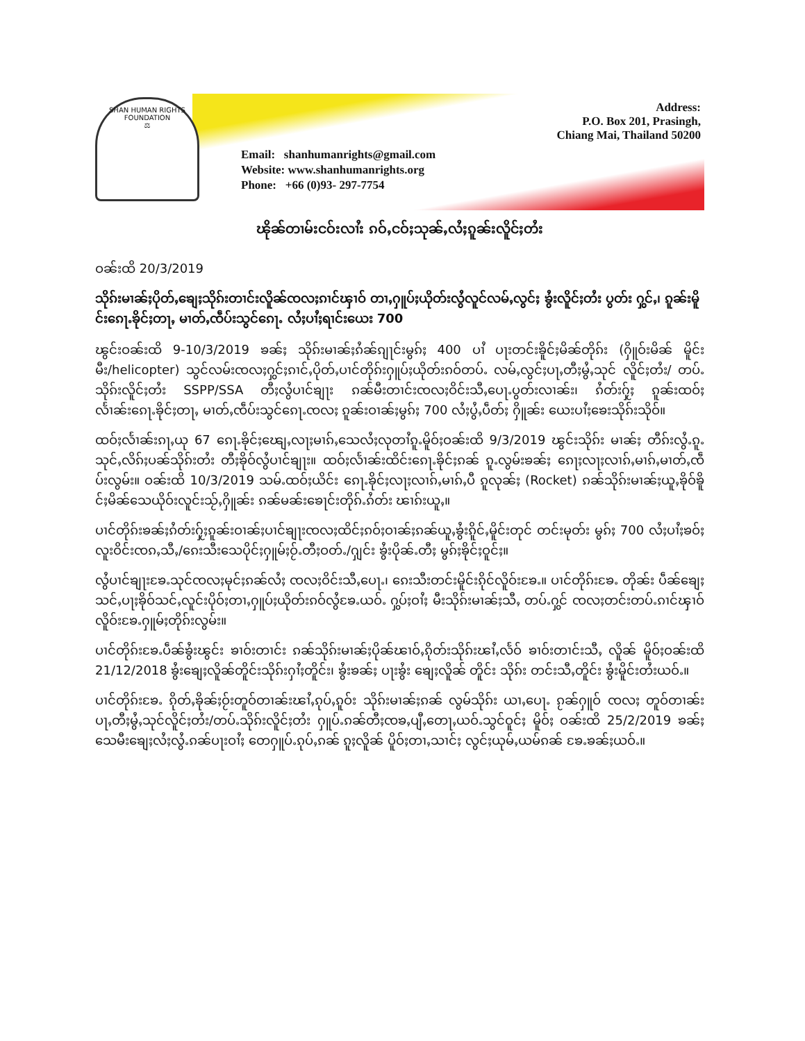SHAN HUMAN RIGHTS FOUNDATION
⚖
Address:
P.O. Box 201, Prasingh,
Chiang Mai, Thailand 50200
Email: shanhumanrights@gmail.com
Website: www.shanhumanrights.org
Phone: +66 (0)93- 297-7754
ၽိုၼ်တၢမ်းငဝ်းလၢႆး ၵဝ်ႇငဝ်ႈသုၼ်ႇလႆႈၵူၼ်းလိူင်ႈတႆး
ဝၼ်းထိ 20/3/2019
သိုၵ်းမၢၼ်ႈပိုတ်ႇၶျေႈသိုၵ်းတၢင်းလိူၼ်ၸလႈၵၢင်ၾၢဝ် တၢႇႁူပ်ႈယိုတ်းလွႆလူင်လမ်ႇလွင်ႈ ၶွႆးလိူင်ႈတႆး ပွတ်း ႁွင်ႇ၊ ၵူၼ်းမိူင်းၵေႃႉၶိုင်ႈတႃႇ မၢတ်ႇၸဵပ်းသွင်ၵေႃႉ လႆႈပၢႆႈရၢင်းယေး 700
ၽွင်းဝၼ်းထိ 9-10/3/2019 ၶၼ်ႈ သိုၵ်းမၢၼ်ႈၵႆၼ်ၵျႃင်းမွၵ်ႈ 400 ပၢႆ ပႃးတင်းၶိူင်ႈမိၼ်တိုၵ်း (ႁိူဝ်းမိၼ် မိူင်းမီး/helicopter) သွင်လမ်းၸလႈႁွင်ႈၵၢင်ႇပိုတ်ႇပၢင်တိုၵ်းႁူပ်ႈယိုတ်းၵဝ်တပ်ႉ လမ်ႇလွင်ႈပႃႇတီႈမွႆႇသုင် လိူင်ႈတႆး/ တပ်ႉသိုၵ်းလိူင်ႈတႆး SSPP/SSA တီႈလွႆပၢင်ၶျႃး ၵၼ်မီးတၢင်းၸလႈဝိင်းသီႇပေႃႉပွတ်းလၢၼ်း၊ ၵႆတ်းႁႂ်ႈ ၵူၼ်းထဝ်ႈလႅၢၼ်းၵေႃႉၶိုင်ႈတႃႇ မၢတ်ႇၸဵပ်းသွင်ၵေႃႉၸလႈ ၵူၼ်းဝၢၼ်ႈမွၵ်ႈ 700 လႆႈပွႆႇပဵတ်ႈ ႁိူၼ်း ယေးပၢႆႈၶေးသိုၵ်းသိုဝ်။
ထဝ်ႈလႅၢၼ်းၵႃႇယု 67 ၵေႃႉၶိုင်ႈၽျေႇလႃႈမၢၵ်ႇသေလႆႈလုတၢႆၵူႉမိူဝ်ႈဝၼ်းထိ 9/3/2019 ၽွင်းသိုၵ်း မၢၼ်ႈ တီၵ်းလွႆႉၵူႉသုင်ႇလိၵ်ႈပၼ်သိုၵ်းတႆး တီႈၶိုဝ်လွႆပၢင်ၶျႃး။ ထဝ်ႈလႅၢၼ်းထိင်းၵေႃႉၶိုင်ႈၵၼ် ၵူႉလွမ်းၶၼ်ႈ ၵေႃႈလႃႈလၢၵ်ႇမၢၵ်ႇမၢတ်ႇၸဵပ်းလွမ်း။ ဝၼ်းထိ 10/3/2019 သမ်ႉထဝ်ႈယိင်း ၵေႃႉၶိုင်ႈလႃႈလၢၵ်ႇမၢၵ်ႇပီ ၵူလုၼ်ႈ (Rocket) ၵၼ်သိုၵ်းမၢၼ်ႈယူႇၶိုဝ်ၶိူင်ႈမိၼ်သေယိုဝ်းလူင်းသႂ်ႇႁိူၼ်း ၵၼ်မၼ်းၶေႃင်းတိုၵ်ႉၵႆတ်း ၽၢၵ်းယူႇ။
ပၢင်တိုၵ်းၶၼ်ႈၵႆတ်းႁႂ်ႈၵူၼ်းဝၢၼ်ႈပၢင်ၶျႃးၸလႈထိင်ႈၵဝ်ႈဝၢၼ်ႈၵၼ်ယူႇၶွႆးၵိူင်ႇမိူင်းတုင် တင်းမုတ်း မွၵ်ႈ 700 လႆႈပၢႆႈၶဝ်ႈလူးဝိင်းၸၵႇသီႇ/ၵေးသီးသေပိုင်ႈႁူမ်ႈဝႂ်ႉတီႈဝတ်ႉ/ႁျင်း ၶွႆးပိုၼ်ႉတီႈ မွၵ်ႈၶိုင်ႈဝူင်ႈ။
လွႆပၢင်ၶျႃးၶႄႉသုင်ၸလႈမုင်ႈၵၼ်လႆႈ ၸလႈဝိင်းသီႇပေႃႉ၊ ၵေးသီးတင်းမိူင်းၵိုင်လိူဝ်းၶႄႉ။ ပၢင်တိုၵ်းၶႄႉ တိုၼ်း ပဵၼ်ၶျေႈသင်ႇပႃႈၶိုဝ်သင်ႇလူင်းပိုဝ်ႈတၢႇႁူပ်ႈယိုတ်းၵဝ်လွႆၶႄႉယဝ်ႉ ႁွပ်ႈဝၢႆႈ မီးသိုၵ်းမၢၼ်ႈသီႇ တပ်ႉႁွင် ၸလႈတင်းတပ်ႉၵၢင်ၾၢဝ်လိူဝ်းၶႄႉႁူမ်ႈတိုၵ်းလွမ်း။
ပၢင်တိုၵ်းၶႄႉပဵၼ်ၶွႆးၽွင်း ၶၢဝ်းတၢင်း ၵၼ်သိုၵ်းမၢၼ်ႈပိုၼ်ၽၢဝ်ႇၵိုတ်းသိုၵ်းၽၢႆႇလႅဝ် ၶၢဝ်းတၢင်းသီႇ လိူၼ် မိူဝ်ႈဝၼ်းထိ 21/12/2018 ၶွႆးၶျေႈလိူၼ်တိူင်းသိုၵ်းႁၢႆႈတိူင်း၊ ၶွႆးၶၼ်ႈ ပႃးၶွႆး ၶျေႈလိူၼ် တိူင်း သိုၵ်း တင်းသီႇတိူင်း ၶွႆးမိူင်းတႆးယဝ်ႉ။
ပၢင်တိုၵ်းၶႄႉ ၵိုတ်ႇၶိုၼ်ႈဝႂ်းတူဝ်တၢၼ်းၽၢႆႇၵုပ်ႇၵူဝ်း သိုၵ်းမၢၼ်ႈၵၼ် လွမ်သိုၵ်း ယၢႇပေႃႉ ၵႂၼ်ႁူဝ် ၸလႈ တူဝ်တၢၼ်း ပႃႇတီႈမွႆႇသုင်လိူင်ႈတႆး/တပ်ႉသိုၵ်းလိူင်ႈတႆး ႁူပ်ႉၵၼ်တီႈၸၶႇပျီႇတေႃႇယဝ်ႉသွင်ဝူင်ႈ မိူဝ်ႈ ဝၼ်းထိ 25/2/2019 ၶၼ်ႈသေမီးၶျေႈလႆႈလွႆႉၵၼ်ပႃးဝၢႆႈ တေႁူပ်ႉၵုပ်ႇၵၼ် ၵူႈလိူၼ် ပိူဝ်ႈတၢႇသၢင်ႈ လွင်ႈယုမ်ႇယမ်ၵၼ် ၶႄႉၶၼ်ႈယဝ်ႉ။